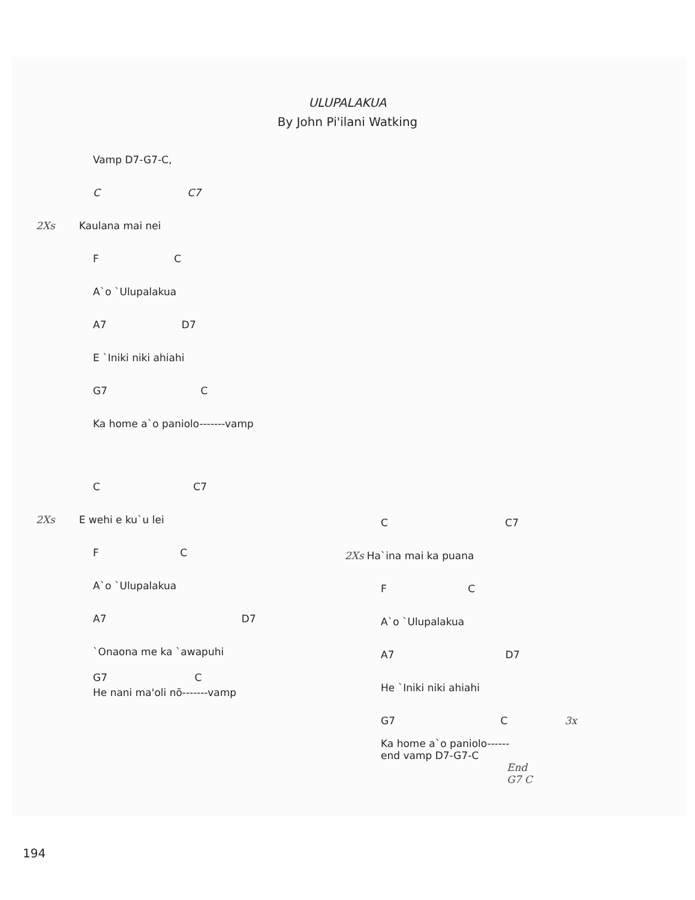ULUPALAKUA
By John Pi'ilani Watking
Vamp D7-G7-C,
C C7
2Xs Kaulana mai nei
F C
A`o `Ulupalakua
A7 D7
E `Iniki niki ahiahi
G7 C
Ka home a`o paniolo-------vamp
C C7
2Xs E wehi e ku`u lei
F C
A`o `Ulupalakua
A7 D7
`Onaona me ka `awapuhi
G7 C
He nani ma'oli nō-------vamp
C C7
2Xs Ha`ina mai ka puana
F C
A`o `Ulupalakua
A7 D7
He `Iniki niki ahiahi
G7 C 3x
Ka home a`o paniolo------
end vamp D7-G7-C
End
G7 C
194